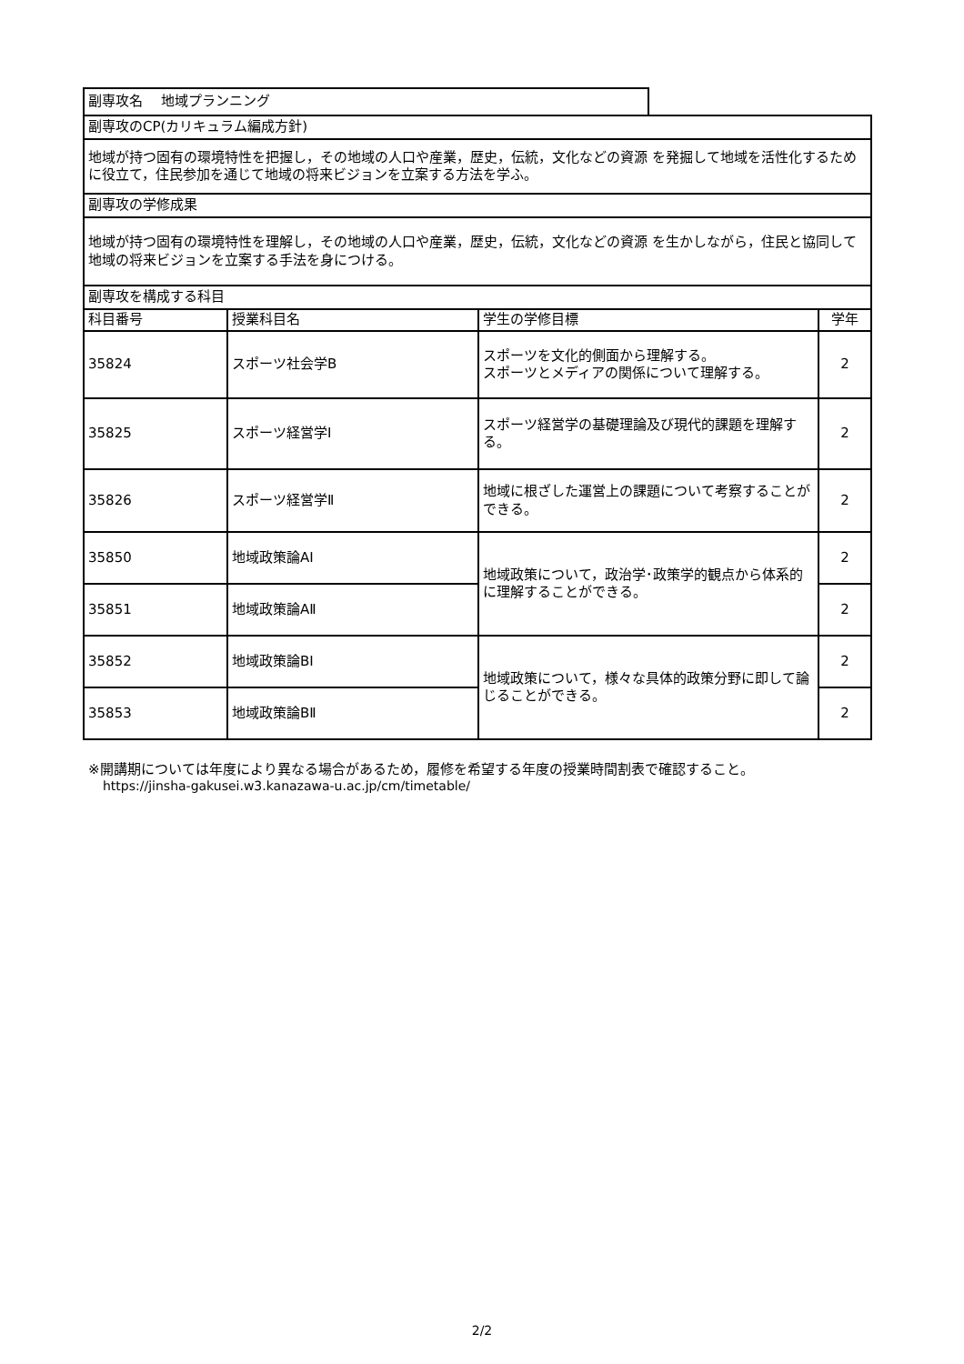| 副専攻名 地域プランニング | | | | |
| 副専攻のCP(カリキュラム編成方針) | | | | |
| 地域が持つ固有の環境特性を把握し，その地域の人口や産業，歴史，伝統，文化などの資源 を発掘して地域を活性化するために役立て，住民参加を通じて地域の将来ビジョンを立案する方法を学ふ。 | | | | |
| 副専攻の学修成果 | | | | |
| 地域が持つ固有の環境特性を理解し，その地域の人口や産業，歴史，伝統，文化などの資源 を生かしながら，住民と協同して地域の将来ビジョンを立案する手法を身につける。 | | | | |
| 副専攻を構成する科目 | | | | |
| 科目番号 | 授業科目名 | 学生の学修目標 | | 学年 |
| 35824 | スポーツ社会学B | スポーツを文化的側面から理解する。 スポーツとメディアの関係について理解する。 | | 2 |
| 35825 | スポーツ経営学Ⅰ | スポーツ経営学の基礎理論及び現代的課題を理解する。 | | 2 |
| 35826 | スポーツ経営学Ⅱ | 地域に根ざした運営上の課題について考察することができる。 | | 2 |
| 35850 | 地域政策論AⅠ | 地域政策について，政治学･政策学的観点から体系的に理解することができる。 | | 2 |
| 35851 | 地域政策論AⅡ | | | 2 |
| 35852 | 地域政策論BⅠ | 地域政策について，様々な具体的政策分野に即して論じることができる。 | | 2 |
| 35853 | 地域政策論BⅡ | | | 2 |
※開講期については年度により異なる場合があるため，履修を希望する年度の授業時間割表で確認すること。
https://jinsha-gakusei.w3.kanazawa-u.ac.jp/cm/timetable/
2/2